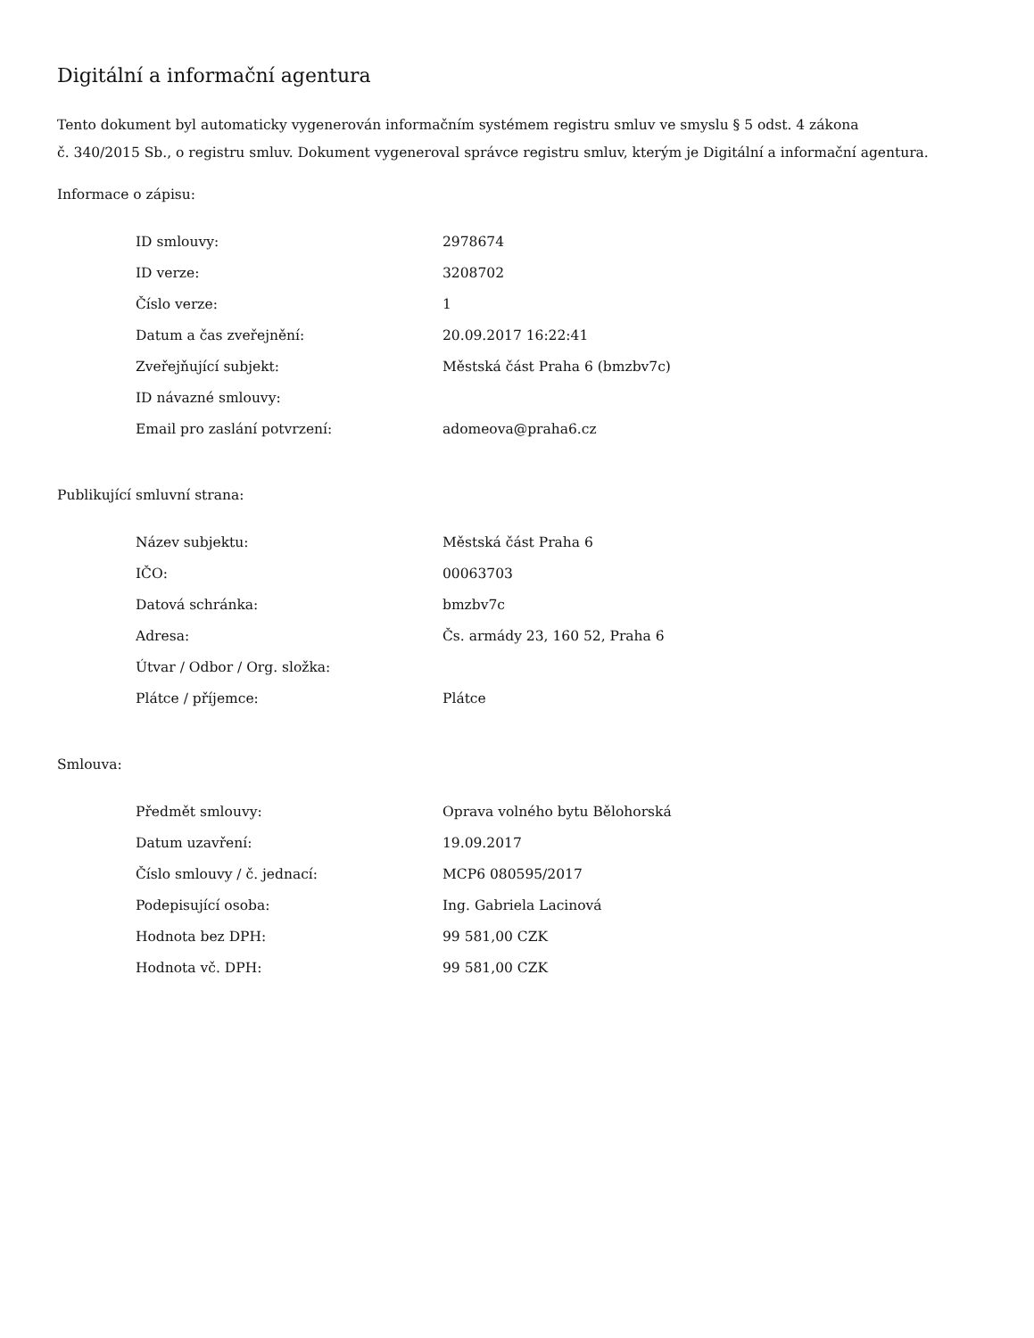Digitální a informační agentura
Tento dokument byl automaticky vygenerován informačním systémem registru smluv ve smyslu § 5 odst. 4 zákona
č. 340/2015 Sb., o registru smluv. Dokument vygeneroval správce registru smluv, kterým je Digitální a informační agentura.
Informace o zápisu:
| ID smlouvy: | 2978674 |
| ID verze: | 3208702 |
| Číslo verze: | 1 |
| Datum a čas zveřejnění: | 20.09.2017 16:22:41 |
| Zveřejňující subjekt: | Městská část Praha 6 (bmzbv7c) |
| ID návazné smlouvy: | |
| Email pro zaslání potvrzení: | adomeova@praha6.cz |
Publikující smluvní strana:
| Název subjektu: | Městská část Praha 6 |
| IČO: | 00063703 |
| Datová schránka: | bmzbv7c |
| Adresa: | Čs. armády 23, 160 52, Praha 6 |
| Útvar / Odbor / Org. složka: | |
| Plátce / příjemce: | Plátce |
Smlouva:
| Předmět smlouvy: | Oprava volného bytu Bělohorská |
| Datum uzavření: | 19.09.2017 |
| Číslo smlouvy / č. jednací: | MCP6 080595/2017 |
| Podepisující osoba: | Ing. Gabriela Lacinová |
| Hodnota bez DPH: | 99 581,00 CZK |
| Hodnota vč. DPH: | 99 581,00 CZK |